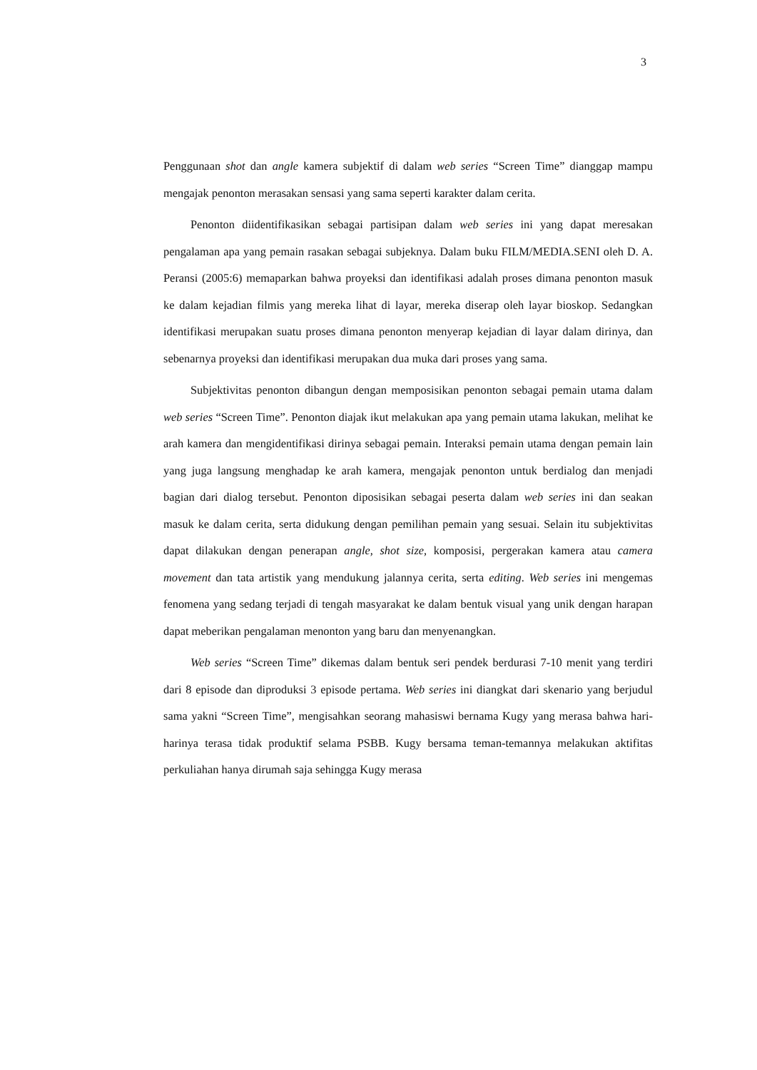3
Penggunaan shot dan angle kamera subjektif di dalam web series “Screen Time” dianggap mampu mengajak penonton merasakan sensasi yang sama seperti karakter dalam cerita.
Penonton diidentifikasikan sebagai partisipan dalam web series ini yang dapat meresakan pengalaman apa yang pemain rasakan sebagai subjeknya. Dalam buku FILM/MEDIA.SENI oleh D. A. Peransi (2005:6) memaparkan bahwa proyeksi dan identifikasi adalah proses dimana penonton masuk ke dalam kejadian filmis yang mereka lihat di layar, mereka diserap oleh layar bioskop. Sedangkan identifikasi merupakan suatu proses dimana penonton menyerap kejadian di layar dalam dirinya, dan sebenarnya proyeksi dan identifikasi merupakan dua muka dari proses yang sama.
Subjektivitas penonton dibangun dengan memposisikan penonton sebagai pemain utama dalam web series “Screen Time”. Penonton diajak ikut melakukan apa yang pemain utama lakukan, melihat ke arah kamera dan mengidentifikasi dirinya sebagai pemain. Interaksi pemain utama dengan pemain lain yang juga langsung menghadap ke arah kamera, mengajak penonton untuk berdialog dan menjadi bagian dari dialog tersebut. Penonton diposisikan sebagai peserta dalam web series ini dan seakan masuk ke dalam cerita, serta didukung dengan pemilihan pemain yang sesuai. Selain itu subjektivitas dapat dilakukan dengan penerapan angle, shot size, komposisi, pergerakan kamera atau camera movement dan tata artistik yang mendukung jalannya cerita, serta editing. Web series ini mengemas fenomena yang sedang terjadi di tengah masyarakat ke dalam bentuk visual yang unik dengan harapan dapat meberikan pengalaman menonton yang baru dan menyenangkan.
Web series “Screen Time” dikemas dalam bentuk seri pendek berdurasi 7-10 menit yang terdiri dari 8 episode dan diproduksi 3 episode pertama. Web series ini diangkat dari skenario yang berjudul sama yakni “Screen Time”, mengisahkan seorang mahasiswi bernama Kugy yang merasa bahwa hari-harinya terasa tidak produktif selama PSBB. Kugy bersama teman-temannya melakukan aktifitas perkuliahan hanya dirumah saja sehingga Kugy merasa